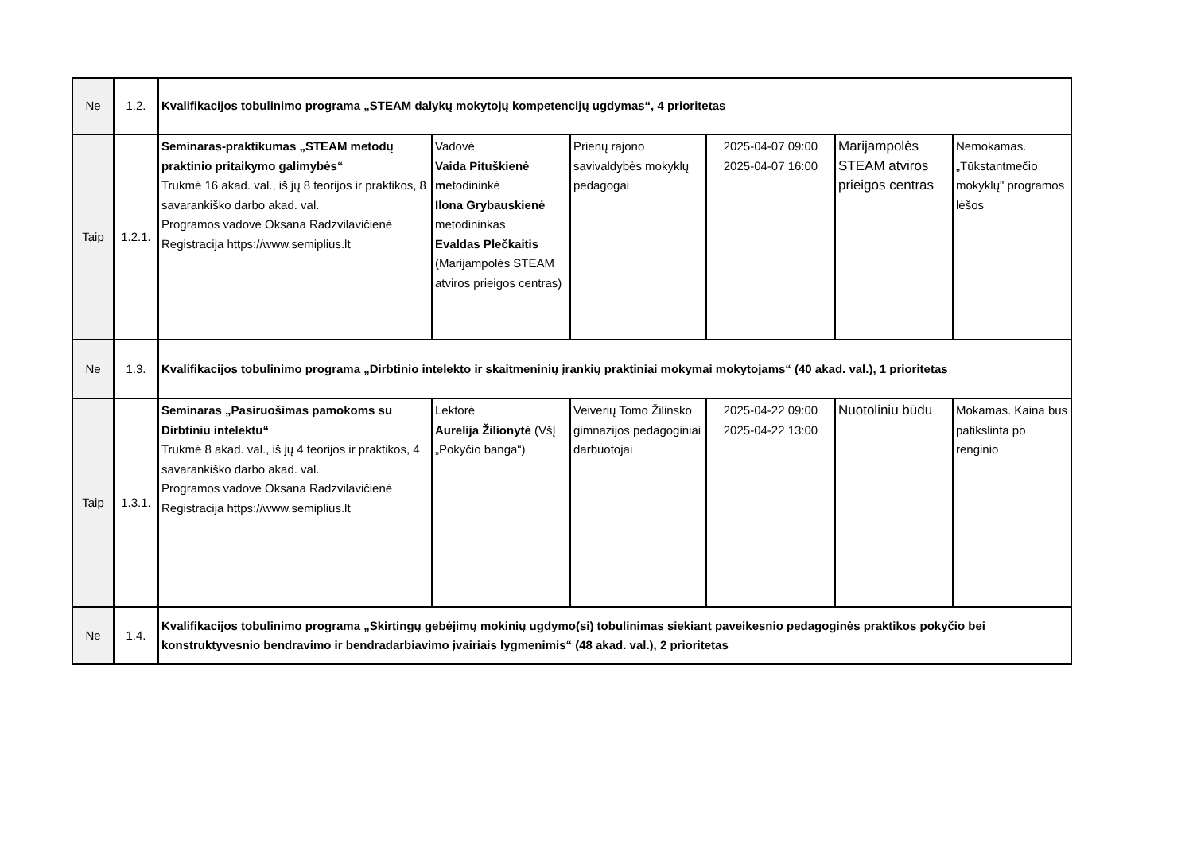| Ne | 1.2. | Kvalifikacijos tobulinimo programa „STEAM dalykų mokytojų kompetencijų ugdymas“, 4 prioritetas | | | | | |
| Taip | 1.2.1. | Seminaras-praktikumas „STEAM metodų praktinio pritaikymo galimybės“ Trukmė 16 akad. val., iš jų 8 teorijos ir praktikos, 8 savarankiško darbo akad. val. Programos vadovė Oksana Radzvilavičienė Registracija https://www.semiplius.lt | Vadovė Vaida Pituškienė m etodininkė Ilona Grybauskienė metodininkas Evaldas Plečkaitis (Marijampolės STEAM atviros prieigos centras) | Prienų rajono savivaldybės mokyklų pedagogai | 2025-04-07 09:00 2025-04-07 16:00 | Marijampolės STEAM atviros prieigos centras | Nemokamas. „Tūkstantmečio mokyklų" programos lėšos |
| Ne | 1.3. | Kvalifikacijos tobulinimo programa „Dirbtinio intelekto ir skaitmeninių įrankių praktiniai mokymai mokytojams“ (40 akad. val.), 1 prioritetas | | | | | |
| Taip | 1.3.1. | Seminaras „Pasiruošimas pamokoms su Dirbtiniu intelektu“ Trukmė 8 akad. val., iš jų 4 teorijos ir praktikos, 4 savarankiško darbo akad. val. Programos vadovė Oksana Radzvilavičienė Registracija https://www.semiplius.lt | Lektorė Aurelija Žilionytė (VšĮ „Pokyčio banga“) | Veiverių Tomo Žilinsko gimnazijos pedagoginiai darbuotojai | 2025-04-22 09:00 2025-04-22 13:00 | Nuotoliniu būdu | Mokamas. Kaina bus patikslinta po renginio |
| Ne | 1.4. | Kvalifikacijos tobulinimo programa „Skirtingų gebėjimų mokinių ugdymo(si) tobulinimas siekiant paveikesnio pedagoginės praktikos pokyčio bei konstruktyvesnio bendravimo ir bendradarbiavimo įvairiais lygmenimis“ (48 akad. val.), 2 prioritetas | | | | | |